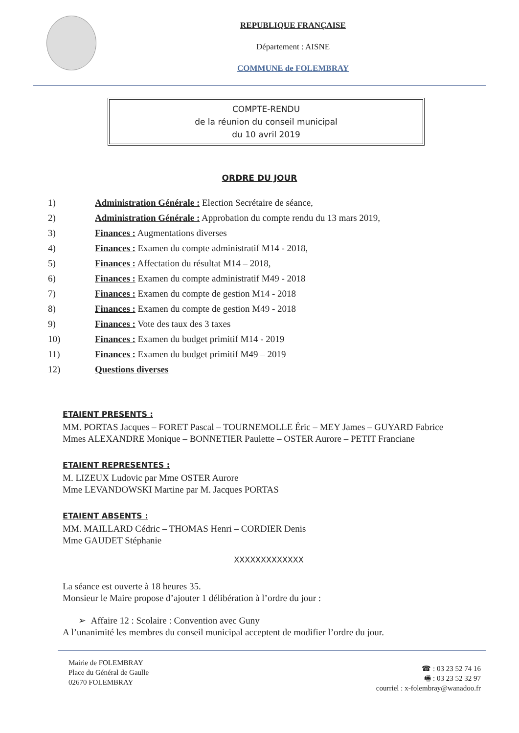REPUBLIQUE FRANÇAISE
Département : AISNE
COMMUNE de FOLEMBRAY
COMPTE-RENDU
de la réunion du conseil municipal
du 10 avril 2019
ORDRE DU JOUR
1) Administration Générale : Election Secrétaire de séance,
2) Administration Générale : Approbation du compte rendu du 13 mars 2019,
3) Finances : Augmentations diverses
4) Finances : Examen du compte administratif M14 - 2018,
5) Finances : Affectation du résultat M14 – 2018,
6) Finances : Examen du compte administratif M49 - 2018
7) Finances : Examen du compte de gestion M14 - 2018
8) Finances : Examen du compte de gestion M49 - 2018
9) Finances : Vote des taux des 3 taxes
10) Finances : Examen du budget primitif M14 - 2019
11) Finances : Examen du budget primitif M49 – 2019
12) Questions diverses
ETAIENT PRESENTS :
MM. PORTAS Jacques – FORET Pascal – TOURNEMOLLE Éric – MEY James – GUYARD Fabrice
Mmes ALEXANDRE Monique – BONNETIER Paulette – OSTER Aurore – PETIT Franciane
ETAIENT REPRESENTES :
M. LIZEUX Ludovic par Mme OSTER Aurore
Mme LEVANDOWSKI Martine par M. Jacques PORTAS
ETAIENT ABSENTS :
MM. MAILLARD Cédric – THOMAS Henri – CORDIER Denis
Mme GAUDET Stéphanie
XXXXXXXXXXXXX
La séance est ouverte à 18 heures 35.
Monsieur le Maire propose d’ajouter 1 délibération à l’ordre du jour :
➢ Affaire 12 : Scolaire : Convention avec Guny
A l’unanimité les membres du conseil municipal acceptent de modifier l’ordre du jour.
Mairie de FOLEMBRAY
Place du Général de Gaulle
02670 FOLEMBRAY
☎ : 03 23 52 74 16
🖷 : 03 23 52 32 97
courriel : x-folembray@wanadoo.fr